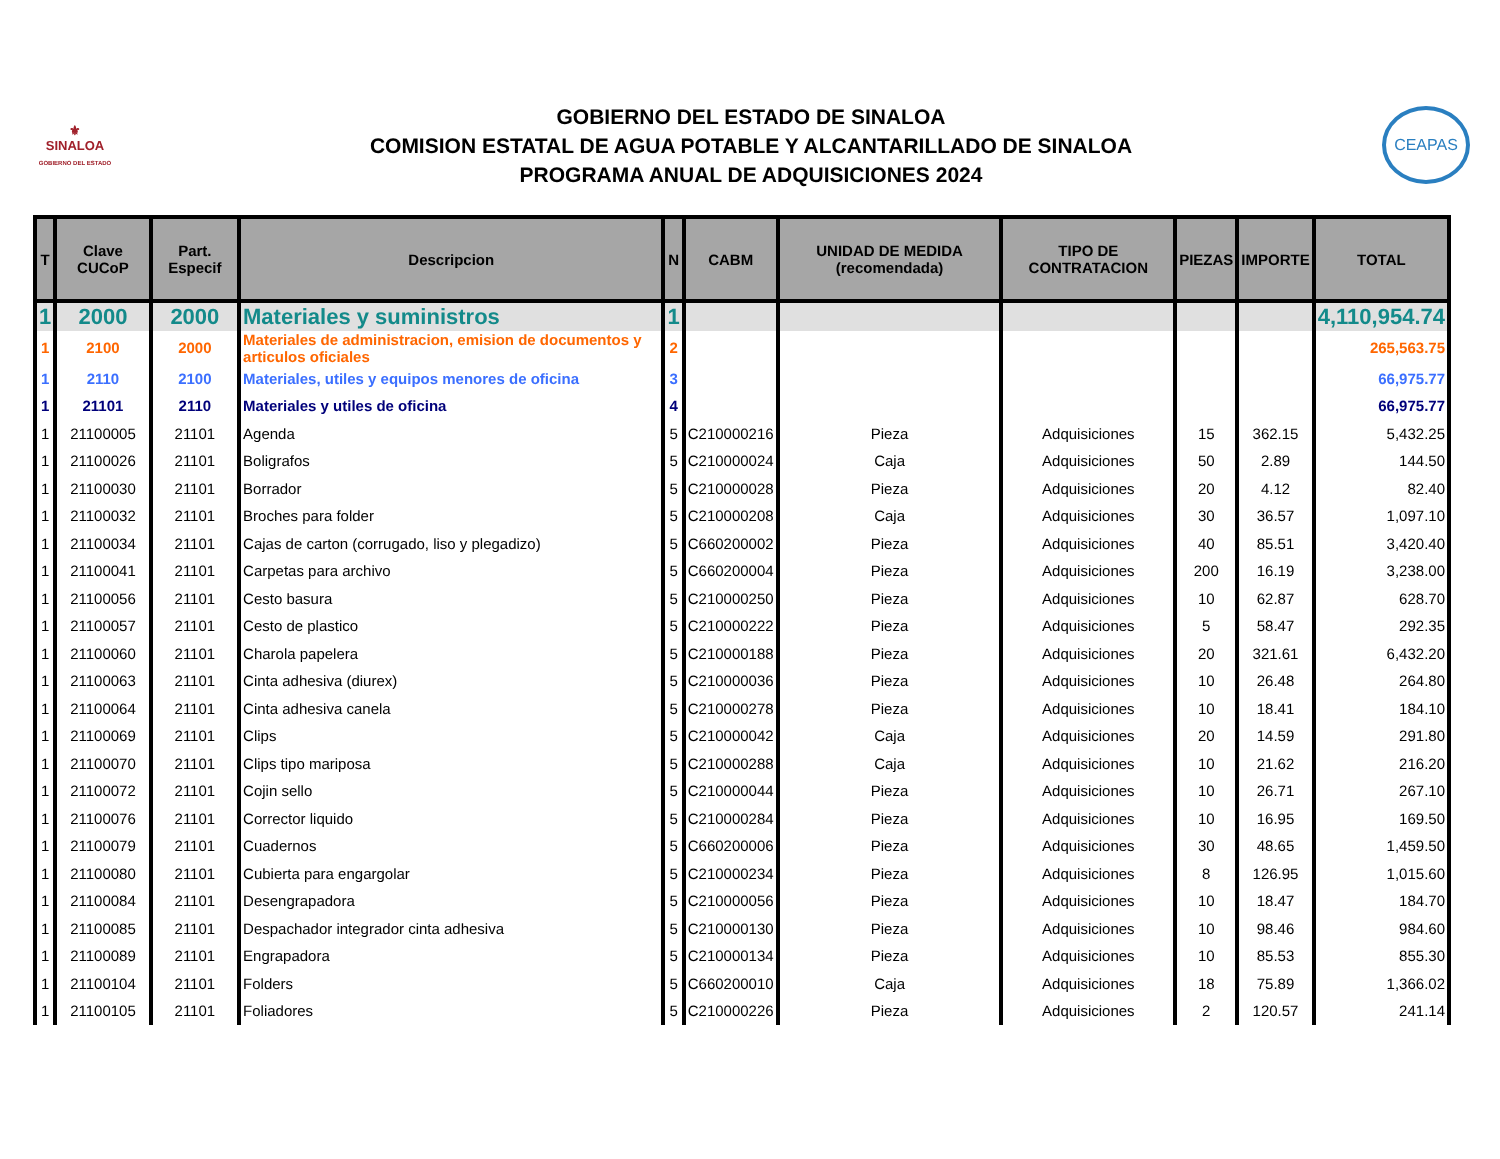⚜
SINALOA
GOBIERNO DEL ESTADO
GOBIERNO DEL ESTADO DE SINALOA
COMISION ESTATAL DE AGUA POTABLE Y ALCANTARILLADO DE SINALOA
PROGRAMA ANUAL DE ADQUISICIONES 2024
CEAPAS
| T | Clave CUCoP | Part. Especif | Descripcion | N | CABM | UNIDAD DE MEDIDA (recomendada) | TIPO DE CONTRATACION | PIEZAS | IMPORTE | TOTAL |
| --- | --- | --- | --- | --- | --- | --- | --- | --- | --- | --- |
| 1 | 2000 | 2000 | Materiales y suministros | 1 | | | | | | 4,110,954.74 |
| 1 | 2100 | 2000 | Materiales de administracion, emision de documentos y articulos oficiales | 2 | | | | | | 265,563.75 |
| 1 | 2110 | 2100 | Materiales, utiles y equipos menores de oficina | 3 | | | | | | 66,975.77 |
| 1 | 21101 | 2110 | Materiales y utiles de oficina | 4 | | | | | | 66,975.77 |
| 1 | 21100005 | 21101 | Agenda | 5 | C210000216 | Pieza | Adquisiciones | 15 | 362.15 | 5,432.25 |
| 1 | 21100026 | 21101 | Boligrafos | 5 | C210000024 | Caja | Adquisiciones | 50 | 2.89 | 144.50 |
| 1 | 21100030 | 21101 | Borrador | 5 | C210000028 | Pieza | Adquisiciones | 20 | 4.12 | 82.40 |
| 1 | 21100032 | 21101 | Broches para folder | 5 | C210000208 | Caja | Adquisiciones | 30 | 36.57 | 1,097.10 |
| 1 | 21100034 | 21101 | Cajas de carton (corrugado, liso y plegadizo) | 5 | C660200002 | Pieza | Adquisiciones | 40 | 85.51 | 3,420.40 |
| 1 | 21100041 | 21101 | Carpetas para archivo | 5 | C660200004 | Pieza | Adquisiciones | 200 | 16.19 | 3,238.00 |
| 1 | 21100056 | 21101 | Cesto basura | 5 | C210000250 | Pieza | Adquisiciones | 10 | 62.87 | 628.70 |
| 1 | 21100057 | 21101 | Cesto de plastico | 5 | C210000222 | Pieza | Adquisiciones | 5 | 58.47 | 292.35 |
| 1 | 21100060 | 21101 | Charola papelera | 5 | C210000188 | Pieza | Adquisiciones | 20 | 321.61 | 6,432.20 |
| 1 | 21100063 | 21101 | Cinta adhesiva (diurex) | 5 | C210000036 | Pieza | Adquisiciones | 10 | 26.48 | 264.80 |
| 1 | 21100064 | 21101 | Cinta adhesiva canela | 5 | C210000278 | Pieza | Adquisiciones | 10 | 18.41 | 184.10 |
| 1 | 21100069 | 21101 | Clips | 5 | C210000042 | Caja | Adquisiciones | 20 | 14.59 | 291.80 |
| 1 | 21100070 | 21101 | Clips tipo mariposa | 5 | C210000288 | Caja | Adquisiciones | 10 | 21.62 | 216.20 |
| 1 | 21100072 | 21101 | Cojin sello | 5 | C210000044 | Pieza | Adquisiciones | 10 | 26.71 | 267.10 |
| 1 | 21100076 | 21101 | Corrector liquido | 5 | C210000284 | Pieza | Adquisiciones | 10 | 16.95 | 169.50 |
| 1 | 21100079 | 21101 | Cuadernos | 5 | C660200006 | Pieza | Adquisiciones | 30 | 48.65 | 1,459.50 |
| 1 | 21100080 | 21101 | Cubierta para engargolar | 5 | C210000234 | Pieza | Adquisiciones | 8 | 126.95 | 1,015.60 |
| 1 | 21100084 | 21101 | Desengrapadora | 5 | C210000056 | Pieza | Adquisiciones | 10 | 18.47 | 184.70 |
| 1 | 21100085 | 21101 | Despachador integrador cinta adhesiva | 5 | C210000130 | Pieza | Adquisiciones | 10 | 98.46 | 984.60 |
| 1 | 21100089 | 21101 | Engrapadora | 5 | C210000134 | Pieza | Adquisiciones | 10 | 85.53 | 855.30 |
| 1 | 21100104 | 21101 | Folders | 5 | C660200010 | Caja | Adquisiciones | 18 | 75.89 | 1,366.02 |
| 1 | 21100105 | 21101 | Foliadores | 5 | C210000226 | Pieza | Adquisiciones | 2 | 120.57 | 241.14 |